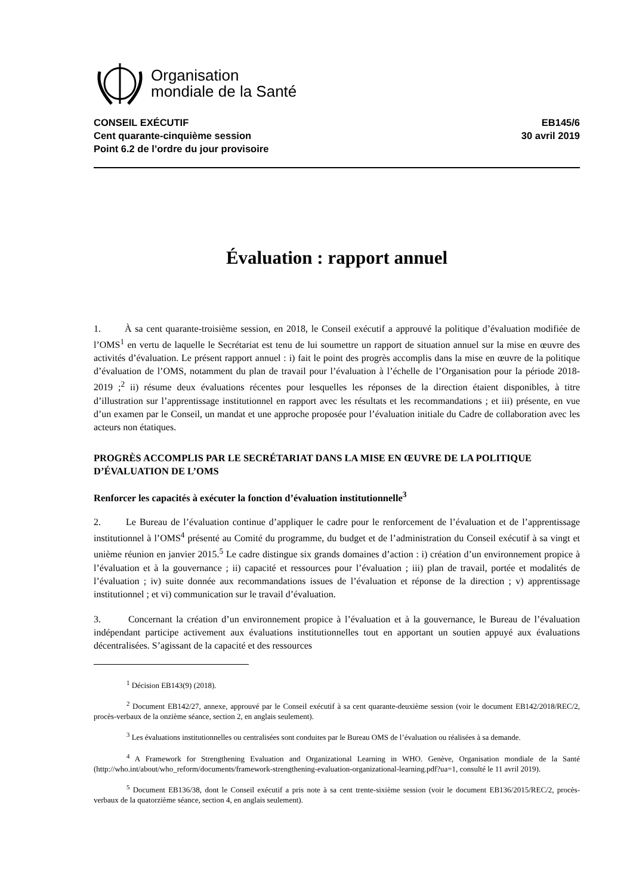Organisation
mondiale de la Santé
CONSEIL EXÉCUTIF
Cent quarante-cinquième session
Point 6.2 de l’ordre du jour provisoire
EB145/6
30 avril 2019
Évaluation : rapport annuel
1. À sa cent quarante-troisième session, en 2018, le Conseil exécutif a approuvé la politique d’évaluation modifiée de l’OMS<sup>1</sup> en vertu de laquelle le Secrétariat est tenu de lui soumettre un rapport de situation annuel sur la mise en œuvre des activités d’évaluation. Le présent rapport annuel : i) fait le point des progrès accomplis dans la mise en œuvre de la politique d’évaluation de l’OMS, notamment du plan de travail pour l’évaluation à l’échelle de l’Organisation pour la période 2018-2019 ;<sup>2</sup> ii) résume deux évaluations récentes pour lesquelles les réponses de la direction étaient disponibles, à titre d’illustration sur l’apprentissage institutionnel en rapport avec les résultats et les recommandations ; et iii) présente, en vue d’un examen par le Conseil, un mandat et une approche proposée pour l’évaluation initiale du Cadre de collaboration avec les acteurs non étatiques.
PROGRÈS ACCOMPLIS PAR LE SECRÉTARIAT DANS LA MISE EN ŒUVRE DE LA POLITIQUE D’ÉVALUATION DE L’OMS
Renforcer les capacités à exécuter la fonction d’évaluation institutionnelle<sup>3</sup>
2. Le Bureau de l’évaluation continue d’appliquer le cadre pour le renforcement de l’évaluation et de l’apprentissage institutionnel à l’OMS<sup>4</sup> présenté au Comité du programme, du budget et de l’administration du Conseil exécutif à sa vingt et unième réunion en janvier 2015.<sup>5</sup> Le cadre distingue six grands domaines d’action : i) création d’un environnement propice à l’évaluation et à la gouvernance ; ii) capacité et ressources pour l’évaluation ; iii) plan de travail, portée et modalités de l’évaluation ; iv) suite donnée aux recommandations issues de l’évaluation et réponse de la direction ; v) apprentissage institutionnel ; et vi) communication sur le travail d’évaluation.
3. Concernant la création d’un environnement propice à l’évaluation et à la gouvernance, le Bureau de l’évaluation indépendant participe activement aux évaluations institutionnelles tout en apportant un soutien appuyé aux évaluations décentralisées. S’agissant de la capacité et des ressources
<sup>1</sup> Décision EB143(9) (2018).
<sup>2</sup> Document EB142/27, annexe, approuvé par le Conseil exécutif à sa cent quarante-deuxième session (voir le document EB142/2018/REC/2, procès-verbaux de la onzième séance, section 2, en anglais seulement).
<sup>3</sup> Les évaluations institutionnelles ou centralisées sont conduites par le Bureau OMS de l’évaluation ou réalisées à sa demande.
<sup>4</sup> A Framework for Strengthening Evaluation and Organizational Learning in WHO. Genève, Organisation mondiale de la Santé (http://who.int/about/who_reform/documents/framework-strengthening-evaluation-organizational-learning.pdf?ua=1, consulté le 11 avril 2019).
<sup>5</sup> Document EB136/38, dont le Conseil exécutif a pris note à sa cent trente-sixième session (voir le document EB136/2015/REC/2, procès-verbaux de la quatorzième séance, section 4, en anglais seulement).